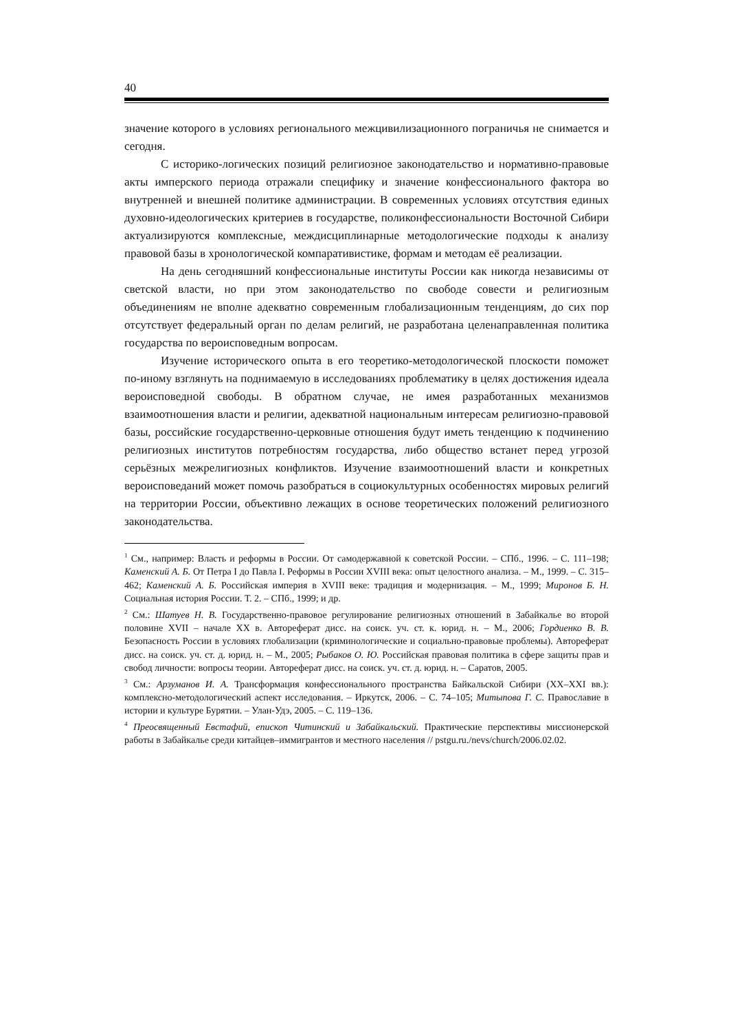40
значение которого в условиях регионального межцивилизационного пограничья не снимается и сегодня.
С историко-логических позиций религиозное законодательство и нормативно-правовые акты имперского периода отражали специфику и значение конфессионального фактора во внутренней и внешней политике администрации. В современных условиях отсутствия единых духовно-идеологических критериев в государстве, поликонфессиональности Восточной Сибири актуализируются комплексные, междисциплинарные методологические подходы к анализу правовой базы в хронологической компаративистике, формам и методам её реализации.
На день сегодняшний конфессиональные институты России как никогда независимы от светской власти, но при этом законодательство по свободе совести и религиозным объединениям не вполне адекватно современным глобализационным тенденциям, до сих пор отсутствует федеральный орган по делам религий, не разработана целенаправленная политика государства по вероисповедным вопросам.
Изучение исторического опыта в его теоретико-методологической плоскости поможет по-иному взглянуть на поднимаемую в исследованиях проблематику в целях достижения идеала вероисповедной свободы. В обратном случае, не имея разработанных механизмов взаимоотношения власти и религии, адекватной национальным интересам религиозно-правовой базы, российские государственно-церковные отношения будут иметь тенденцию к подчинению религиозных институтов потребностям государства, либо общество встанет перед угрозой серьёзных межрелигиозных конфликтов. Изучение взаимоотношений власти и конкретных вероисповеданий может помочь разобраться в социокультурных особенностях мировых религий на территории России, объективно лежащих в основе теоретических положений религиозного законодательства.
<sup>1</sup> См., например: Власть и реформы в России. От самодержавной к советской России. – СПб., 1996. – С. 111–198; Каменский А. Б. От Петра I до Павла I. Реформы в России XVIII века: опыт целостного анализа. – М., 1999. – С. 315–462; Каменский А. Б. Российская империя в XVIII веке: традиция и модернизация. – М., 1999; Миронов Б. Н. Социальная история России. Т. 2. – СПб., 1999; и др.
<sup>2</sup> См.: Шатуев Н. В. Государственно-правовое регулирование религиозных отношений в Забайкалье во второй половине XVII – начале XX в. Автореферат дисс. на соиск. уч. ст. к. юрид. н. – М., 2006; Гордиенко В. В. Безопасность России в условиях глобализации (криминологические и социально-правовые проблемы). Автореферат дисс. на соиск. уч. ст. д. юрид. н. – М., 2005; Рыбаков О. Ю. Российская правовая политика в сфере защиты прав и свобод личности: вопросы теории. Автореферат дисс. на соиск. уч. ст. д. юрид. н. – Саратов, 2005.
<sup>3</sup> См.: Арзуманов И. А. Трансформация конфессионального пространства Байкальской Сибири (XX–XXI вв.): комплексно-методологический аспект исследования. – Иркутск, 2006. – С. 74–105; Митыпова Г. С. Православие в истории и культуре Бурятии. – Улан-Удэ, 2005. – С. 119–136.
<sup>4</sup> Преосвященный Евстафий, епископ Читинский и Забайкальский. Практические перспективы миссионерской работы в Забайкалье среди китайцев–иммигрантов и местного населения // pstgu.ru./nevs/church/2006.02.02.